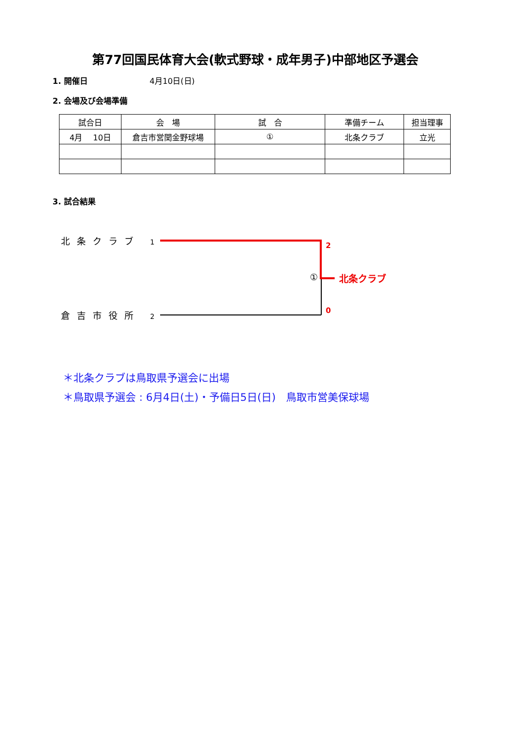第77回国民体育大会(軟式野球・成年男子)中部地区予選会
1. 開催日 4月10日(日)
2. 会場及び会場準備
| 試合日 | 会 場 | 試 合 | 準備チーム | 担当理事 |
| --- | --- | --- | --- | --- |
| 4月 10日 | 倉吉市営関金野球場 | ① | 北条クラブ | 立光 |
3. 試合結果
北条クラブ 1
倉吉市役所 2
①
2
0
北条クラブ
＊北条クラブは鳥取県予選会に出場
＊鳥取県予選会 : 6月4日(土)・予備日5日(日)　鳥取市営美保球場